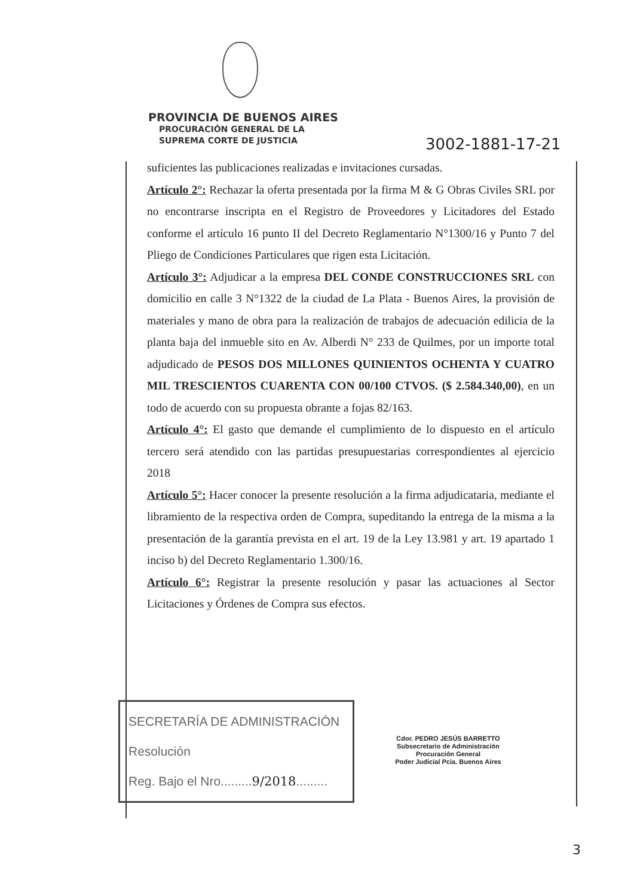PROVINCIA DE BUENOS AIRES
PROCURACIÓN GENERAL DE LA
SUPREMA CORTE DE JUSTICIA
3002-1881-17-21
suficientes las publicaciones realizadas e invitaciones cursadas.
Artículo 2°: Rechazar la oferta presentada por la firma M & G Obras Civiles SRL por no encontrarse inscripta en el Registro de Proveedores y Licitadores del Estado conforme el artículo 16 punto II del Decreto Reglamentario N°1300/16 y Punto 7 del Pliego de Condiciones Particulares que rigen esta Licitación.
Artículo 3°: Adjudicar a la empresa DEL CONDE CONSTRUCCIONES SRL con domicilio en calle 3 N°1322 de la ciudad de La Plata - Buenos Aires, la provisión de materiales y mano de obra para la realización de trabajos de adecuación edilicia de la planta baja del inmueble sito en Av. Alberdi N° 233 de Quilmes, por un importe total adjudicado de PESOS DOS MILLONES QUINIENTOS OCHENTA Y CUATRO MIL TRESCIENTOS CUARENTA CON 00/100 CTVOS. ($ 2.584.340,00), en un todo de acuerdo con su propuesta obrante a fojas 82/163.
Artículo 4°: El gasto que demande el cumplimiento de lo dispuesto en el artículo tercero será atendido con las partidas presupuestarias correspondientes al ejercicio 2018
Artículo 5°: Hacer conocer la presente resolución a la firma adjudicataria, mediante el libramiento de la respectiva orden de Compra, supeditando la entrega de la misma a la presentación de la garantía prevista en el art. 19 de la Ley 13.981 y art. 19 apartado 1 inciso b) del Decreto Reglamentario 1.300/16.
Artículo 6°: Registrar la presente resolución y pasar las actuaciones al Sector Licitaciones y Órdenes de Compra sus efectos.
SECRETARÍA DE ADMINISTRACIÓN
Resolución
Reg. Bajo el Nro.........9/2018.........
Cdor. PEDRO JESÚS BARRETTO
Subsecretario de Administración
Procuración General
Poder Judicial Pcia. Buenos Aires
3